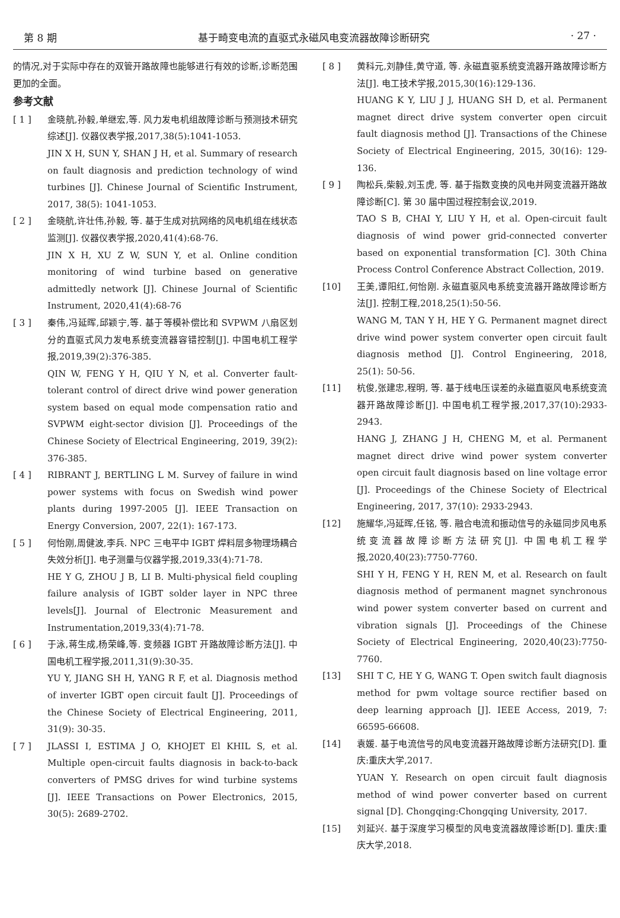第 8 期 基于畸变电流的直驱式永磁风电变流器故障诊断研究 · 27 ·
的情况,对于实际中存在的双管开路故障也能够进行有效的诊断,诊断范围更加的全面。
参考文献
[ 1 ] 金晓航,孙毅,单继宏,等. 风力发电机组故障诊断与预测技术研究综述[J]. 仪器仪表学报,2017,38(5):1041-1053.
JIN X H, SUN Y, SHAN J H, et al. Summary of research on fault diagnosis and prediction technology of wind turbines [J]. Chinese Journal of Scientific Instrument, 2017, 38(5): 1041-1053.
[ 2 ] 金晓航,许壮伟,孙毅, 等. 基于生成对抗网络的风电机组在线状态监测[J]. 仪器仪表学报,2020,41(4):68-76.
JIN X H, XU Z W, SUN Y, et al. Online condition monitoring of wind turbine based on generative admittedly network [J]. Chinese Journal of Scientific Instrument, 2020,41(4):68-76
[ 3 ] 秦伟,冯延晖,邱颖宁,等. 基于等模补偿比和 SVPWM 八扇区划分的直驱式风力发电系统变流器容错控制[J]. 中国电机工程学报,2019,39(2):376-385.
QIN W, FENG Y H, QIU Y N, et al. Converter fault-tolerant control of direct drive wind power generation system based on equal mode compensation ratio and SVPWM eight-sector division [J]. Proceedings of the Chinese Society of Electrical Engineering, 2019, 39(2): 376-385.
[ 4 ] RIBRANT J, BERTLING L M. Survey of failure in wind power systems with focus on Swedish wind power plants during 1997-2005 [J]. IEEE Transaction on Energy Conversion, 2007, 22(1): 167-173.
[ 5 ] 何怡刚,周健波,李兵. NPC 三电平中 IGBT 焊料层多物理场耦合失效分析[J]. 电子测量与仪器学报,2019,33(4):71-78.
HE Y G, ZHOU J B, LI B. Multi-physical field coupling failure analysis of IGBT solder layer in NPC three levels[J]. Journal of Electronic Measurement and Instrumentation,2019,33(4):71-78.
[ 6 ] 于泳,蒋生成,杨荣峰,等. 变频器 IGBT 开路故障诊断方法[J]. 中国电机工程学报,2011,31(9):30-35.
YU Y, JIANG SH H, YANG R F, et al. Diagnosis method of inverter IGBT open circuit fault [J]. Proceedings of the Chinese Society of Electrical Engineering, 2011, 31(9): 30-35.
[ 7 ] JLASSI I, ESTIMA J O, KHOJET El KHIL S, et al. Multiple open-circuit faults diagnosis in back-to-back converters of PMSG drives for wind turbine systems [J]. IEEE Transactions on Power Electronics, 2015, 30(5): 2689-2702.
[ 8 ] 黄科元,刘静佳,黄守道, 等. 永磁直驱系统变流器开路故障诊断方法[J]. 电工技术学报,2015,30(16):129-136.
HUANG K Y, LIU J J, HUANG SH D, et al. Permanent magnet direct drive system converter open circuit fault diagnosis method [J]. Transactions of the Chinese Society of Electrical Engineering, 2015, 30(16): 129-136.
[ 9 ] 陶松兵,柴毅,刘玉虎, 等. 基于指数变换的风电并网变流器开路故障诊断[C]. 第 30 届中国过程控制会议,2019.
TAO S B, CHAI Y, LIU Y H, et al. Open-circuit fault diagnosis of wind power grid-connected converter based on exponential transformation [C]. 30th China Process Control Conference Abstract Collection, 2019.
[10] 王美,谭阳红,何怡刚. 永磁直驱风电系统变流器开路故障诊断方法[J]. 控制工程,2018,25(1):50-56.
WANG M, TAN Y H, HE Y G. Permanent magnet direct drive wind power system converter open circuit fault diagnosis method [J]. Control Engineering, 2018, 25(1): 50-56.
[11] 杭俊,张建忠,程明, 等. 基于线电压误差的永磁直驱风电系统变流器开路故障诊断[J]. 中国电机工程学报,2017,37(10):2933-2943.
HANG J, ZHANG J H, CHENG M, et al. Permanent magnet direct drive wind power system converter open circuit fault diagnosis based on line voltage error [J]. Proceedings of the Chinese Society of Electrical Engineering, 2017, 37(10): 2933-2943.
[12] 施耀华,冯延晖,任铭, 等. 融合电流和振动信号的永磁同步风电系统变流器故障诊断方法研究[J]. 中国电机工程学报,2020,40(23):7750-7760.
SHI Y H, FENG Y H, REN M, et al. Research on fault diagnosis method of permanent magnet synchronous wind power system converter based on current and vibration signals [J]. Proceedings of the Chinese Society of Electrical Engineering, 2020,40(23):7750-7760.
[13] SHI T C, HE Y G, WANG T. Open switch fault diagnosis method for pwm voltage source rectifier based on deep learning approach [J]. IEEE Access, 2019, 7: 66595-66608.
[14] 袁媛. 基于电流信号的风电变流器开路故障诊断方法研究[D]. 重庆:重庆大学,2017.
YUAN Y. Research on open circuit fault diagnosis method of wind power converter based on current signal [D]. Chongqing:Chongqing University, 2017.
[15] 刘延兴. 基于深度学习模型的风电变流器故障诊断[D]. 重庆:重庆大学,2018.